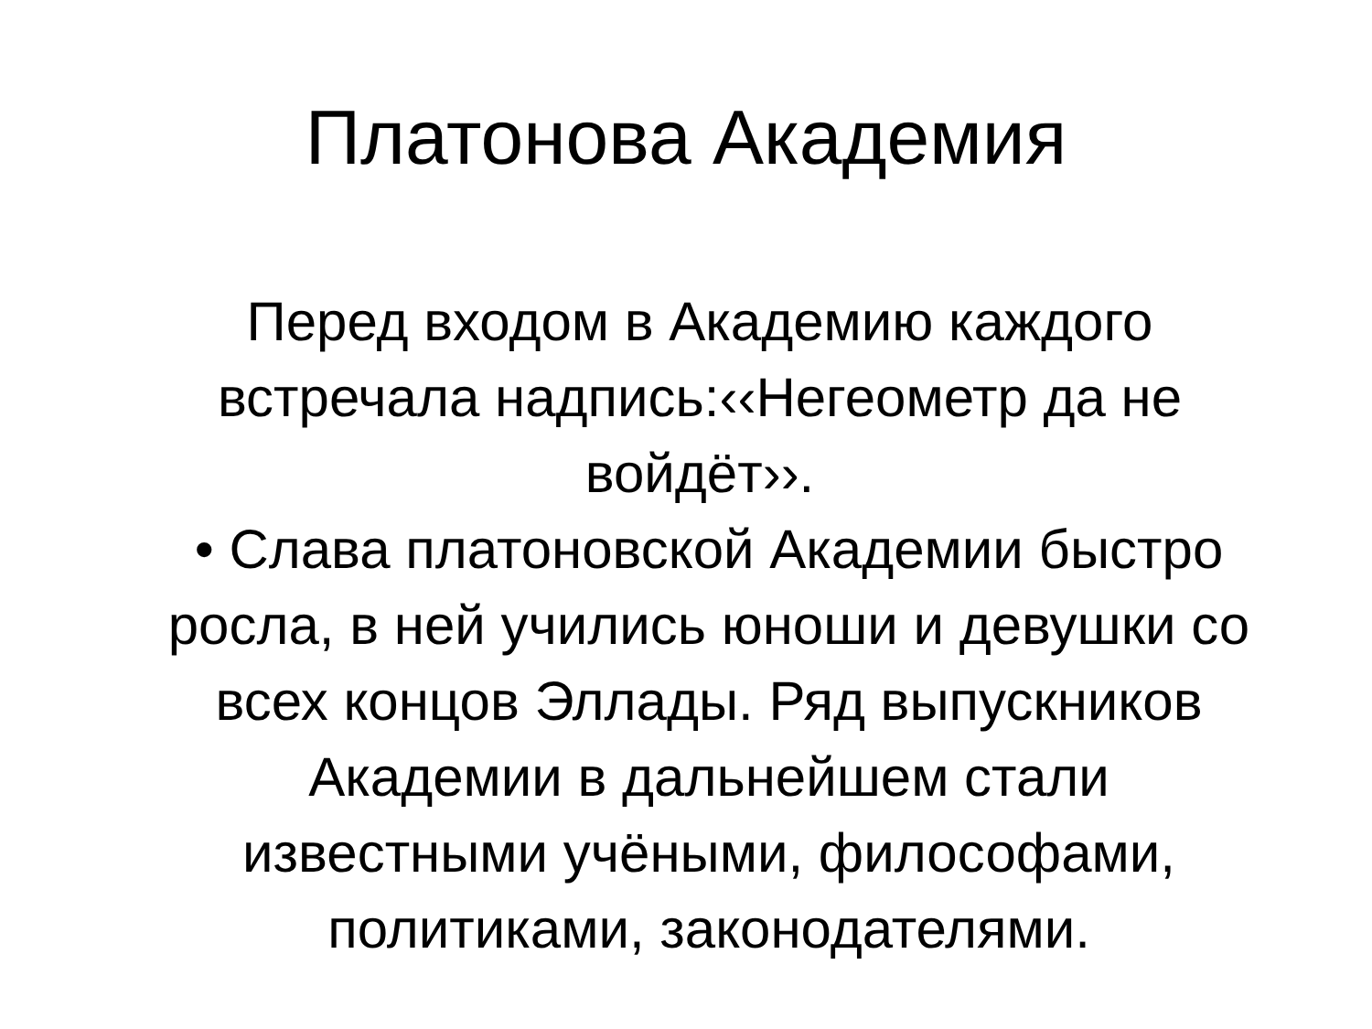Платонова Академия
Перед входом в Академию каждого встречала надпись:‹‹Негеометр да не войдёт››.
• Слава платоновской Академии быстро росла, в ней учились юноши и девушки со всех концов Эллады. Ряд выпускников Академии в дальнейшем стали известными учёными, философами, политиками, законодателями.